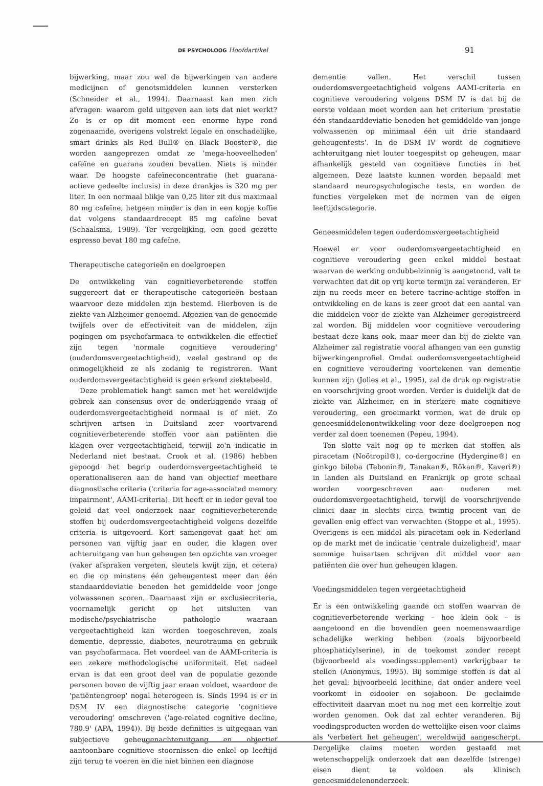DE PSYCHOLOOG Hoofdartikel 91
bijwerking, maar zou wel de bijwerkingen van andere medicijnen of genotsmiddelen kunnen versterken (Schneider et al., 1994). Daarnaast kan men zich afvragen: waarom geld uitgeven aan iets dat niet werkt? Zo is er op dit moment een enorme hype rond zogenaamde, overigens volstrekt legale en onschadelijke, smart drinks als Red Bull® en Black Booster®, die worden aangeprezen omdat ze 'mega-hoeveelheden' cafeïne en guarana zouden bevatten. Niets is minder waar. De hoogste cafeïneconcentratie (het guarana-actieve gedeelte inclusis) in deze drankjes is 320 mg per liter. In een normaal blikje van 0,25 liter zit dus maximaal 80 mg cafeïne, hetgeen minder is dan in een kopje koffie dat volgens standaardrecept 85 mg cafeïne bevat (Schaalsma, 1989). Ter vergelijking, een goed gezette espresso bevat 180 mg cafeïne.
Therapeutische categorieën en doelgroepen
De ontwikkeling van cognitieverbeterende stoffen suggereert dat er therapeutische categorieën bestaan waarvoor deze middelen zijn bestemd. Hierboven is de ziekte van Alzheimer genoemd. Afgezien van de genoemde twijfels over de effectiviteit van de middelen, zijn pogingen om psychofarmaca te ontwikkelen die effectief zijn tegen 'normale cognitieve veroudering' (ouderdomsvergeetachtigheid), veelal gestrand op de onmogelijkheid ze als zodanig te registreren. Want ouderdomsvergeetachtigheid is geen erkend ziektebeeld.
Deze problematiek hangt samen met het wereldwijde gebrek aan consensus over de onderliggende vraag of ouderdomsvergeetachtigheid normaal is of niet. Zo schrijven artsen in Duitsland zeer voortvarend cognitieverbeterende stoffen voor aan patiënten die klagen over vergeetachtigheid, terwijl zo'n indicatie in Nederland niet bestaat. Crook et al. (1986) hebben gepoogd het begrip ouderdomsvergeetachtigheid te operationaliseren aan de hand van objectief meetbare diagnostische criteria ('criteria for age-associated memory impairment', AAMI-criteria). Dit heeft er in ieder geval toe geleid dat veel onderzoek naar cognitieverbeterende stoffen bij ouderdomsvergeetachtigheid volgens dezelfde criteria is uitgevoerd. Kort samengevat gaat het om personen van vijftig jaar en ouder, die klagen over achteruitgang van hun geheugen ten opzichte van vroeger (vaker afspraken vergeten, sleutels kwijt zijn, et cetera) en die op minstens één geheugentest meer dan één standaarddeviatie beneden het gemiddelde voor jonge volwassenen scoren. Daarnaast zijn er exclusiecriteria, voornamelijk gericht op het uitsluiten van medische/psychiatrische pathologie waaraan vergeetachtigheid kan worden toegeschreven, zoals dementie, depressie, diabetes, neurotrauma en gebruik van psychofarmaca. Het voordeel van de AAMI-criteria is een zekere methodologische uniformiteit. Het nadeel ervan is dat een groot deel van de populatie gezonde personen boven de vijftig jaar eraan voldoet, waardoor de 'patiëntengroep' nogal heterogeen is. Sinds 1994 is er in DSM IV een diagnostische categorie 'cognitieve veroudering' omschreven ('age-related cognitive decline, 780.9' (APA, 1994)). Bij beide definities is uitgegaan van subjectieve geheugenachteruitgang en objectief aantoonbare cognitieve stoornissen die enkel op leeftijd zijn terug te voeren en die niet binnen een diagnose
dementie vallen. Het verschil tussen ouderdomsvergeetachtigheid volgens AAMI-criteria en cognitieve veroudering volgens DSM IV is dat bij de eerste voldaan moet worden aan het criterium 'prestatie één standaarddeviatie beneden het gemiddelde van jonge volwassenen op minimaal één uit drie standaard geheugentests'. In de DSM IV wordt de cognitieve achteruitgang niet louter toegespitst op geheugen, maar afhankelijk gesteld van cognitieve functies in het algemeen. Deze laatste kunnen worden bepaald met standaard neuropsychologische tests, en worden de functies vergeleken met de normen van de eigen leeftijdscategorie.
Geneesmiddelen tegen ouderdomsvergeetachtigheid
Hoewel er voor ouderdomsvergeetachtigheid en cognitieve veroudering geen enkel middel bestaat waarvan de werking ondubbelzinnig is aangetoond, valt te verwachten dat dit op vrij korte termijn zal veranderen. Er zijn nu reeds meer en betere tacrine-achtige stoffen in ontwikkeling en de kans is zeer groot dat een aantal van die middelen voor de ziekte van Alzheimer geregistreerd zal worden. Bij middelen voor cognitieve veroudering bestaat deze kans ook, maar meer dan bij de ziekte van Alzheimer zal registratie vooral afhangen van een gunstig bijwerkingenprofiel. Omdat ouderdomsvergeetachtigheid en cognitieve veroudering voortekenen van dementie kunnen zijn (Jolles et al., 1995), zal de druk op registratie en voorschrijving groot worden. Verder is duidelijk dat de ziekte van Alzheimer, en in sterkere mate cognitieve veroudering, een groeimarkt vormen, wat de druk op geneesmiddelenontwikkeling voor deze doelgroepen nog verder zal doen toenemen (Pepeu, 1994).
Ten slotte valt nog op te merken dat stoffen als piracetam (Noötropil®), co-dergocrine (Hydergine®) en ginkgo biloba (Tebonin®, Tanakan®, Rökan®, Kaveri®) in landen als Duitsland en Frankrijk op grote schaal worden voorgeschreven aan ouderen met ouderdomsvergeetachtigheid, terwijl de voorschrijvende clinici daar in slechts circa twintig procent van de gevallen enig effect van verwachten (Stoppe et al., 1995). Overigens is een middel als piracetam ook in Nederland op de markt met de indicatie 'centrale duizeligheid', maar sommige huisartsen schrijven dit middel voor aan patiënten die over hun geheugen klagen.
Voedingsmiddelen tegen vergeetachtigheid
Er is een ontwikkeling gaande om stoffen waarvan de cognitieverbeterende werking – hoe klein ook – is aangetoond en die bovendien geen noemenswaardige schadelijke werking hebben (zoals bijvoorbeeld phosphatidylserine), in de toekomst zonder recept (bijvoorbeeld als voedingssupplement) verkrijgbaar te stellen (Anonymus, 1995). Bij sommige stoffen is dat al het geval: bijvoorbeeld lecithine, dat onder andere veel voorkomt in eidooier en sojaboon. De geclaimde effectiviteit daarvan moet nu nog met een korreltje zout worden genomen. Ook dat zal echter veranderen. Bij voedingsproducten worden de wettelijke eisen voor claims als 'verbetert het geheugen', wereldwijd aangescherpt. Dergelijke claims moeten worden gestaafd met wetenschappelijk onderzoek dat aan dezelfde (strenge) eisen dient te voldoen als klinisch geneesmiddelenonderzoek.